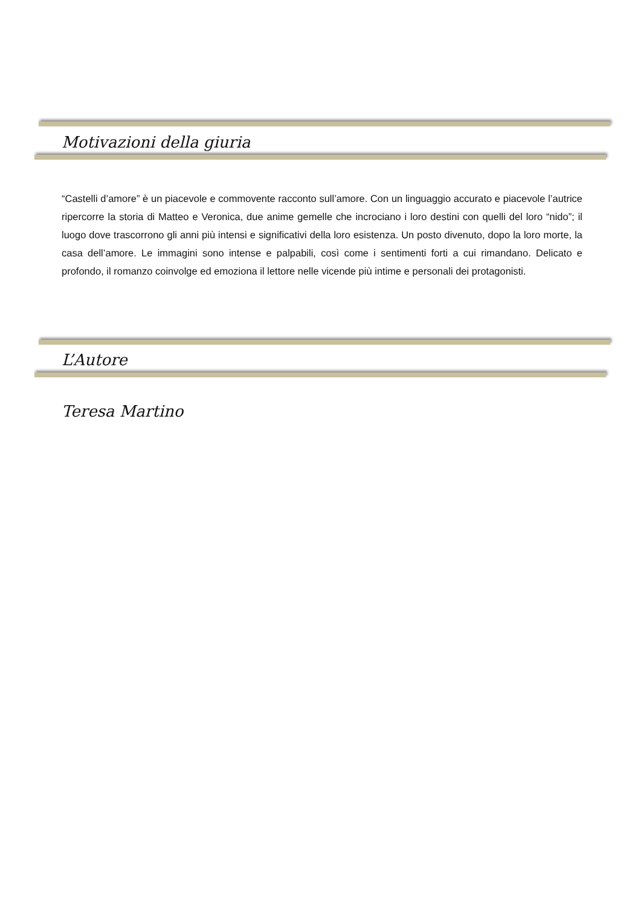Motivazioni della giuria
“Castelli d’amore” è un piacevole e commovente racconto sull’amore. Con un linguaggio accurato e piacevole l’autrice ripercorre la storia di Matteo e Veronica, due anime gemelle che incrociano i loro destini con quelli del loro “nido”; il luogo dove trascorrono gli anni più intensi e significativi della loro esistenza. Un posto divenuto, dopo la loro morte, la casa dell’amore. Le immagini sono intense e palpabili, così come i sentimenti forti a cui rimandano. Delicato e profondo, il romanzo coinvolge ed emoziona il lettore nelle vicende più intime e personali dei protagonisti.
L’Autore
Teresa Martino